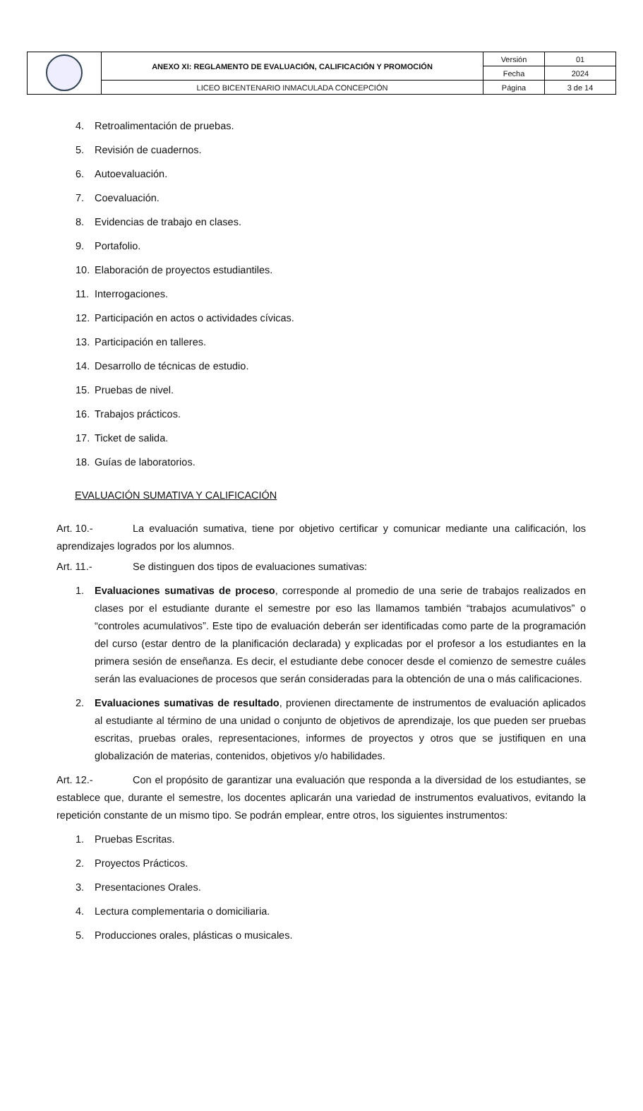| | ANEXO XI: REGLAMENTO DE EVALUACIÓN, CALIFICACIÓN Y PROMOCIÓN | Versión | 01 |
| | | Fecha | 2024 |
| | LICEO BICENTENARIO INMACULADA CONCEPCIÓN | Página | 3 de 14 |
4. Retroalimentación de pruebas.
5. Revisión de cuadernos.
6. Autoevaluación.
7. Coevaluación.
8. Evidencias de trabajo en clases.
9. Portafolio.
10. Elaboración de proyectos estudiantiles.
11. Interrogaciones.
12. Participación en actos o actividades cívicas.
13. Participación en talleres.
14. Desarrollo de técnicas de estudio.
15. Pruebas de nivel.
16. Trabajos prácticos.
17. Ticket de salida.
18. Guías de laboratorios.
EVALUACIÓN SUMATIVA Y CALIFICACIÓN
Art. 10.- La evaluación sumativa, tiene por objetivo certificar y comunicar mediante una calificación, los aprendizajes logrados por los alumnos.
Art. 11.- Se distinguen dos tipos de evaluaciones sumativas:
1. Evaluaciones sumativas de proceso, corresponde al promedio de una serie de trabajos realizados en clases por el estudiante durante el semestre por eso las llamamos también “trabajos acumulativos” o “controles acumulativos”. Este tipo de evaluación deberán ser identificadas como parte de la programación del curso (estar dentro de la planificación declarada) y explicadas por el profesor a los estudiantes en la primera sesión de enseñanza. Es decir, el estudiante debe conocer desde el comienzo de semestre cuáles serán las evaluaciones de procesos que serán consideradas para la obtención de una o más calificaciones.
2. Evaluaciones sumativas de resultado, provienen directamente de instrumentos de evaluación aplicados al estudiante al término de una unidad o conjunto de objetivos de aprendizaje, los que pueden ser pruebas escritas, pruebas orales, representaciones, informes de proyectos y otros que se justifiquen en una globalización de materias, contenidos, objetivos y/o habilidades.
Art. 12.- Con el propósito de garantizar una evaluación que responda a la diversidad de los estudiantes, se establece que, durante el semestre, los docentes aplicarán una variedad de instrumentos evaluativos, evitando la repetición constante de un mismo tipo. Se podrán emplear, entre otros, los siguientes instrumentos:
1. Pruebas Escritas.
2. Proyectos Prácticos.
3. Presentaciones Orales.
4. Lectura complementaria o domiciliaria.
5. Producciones orales, plásticas o musicales.